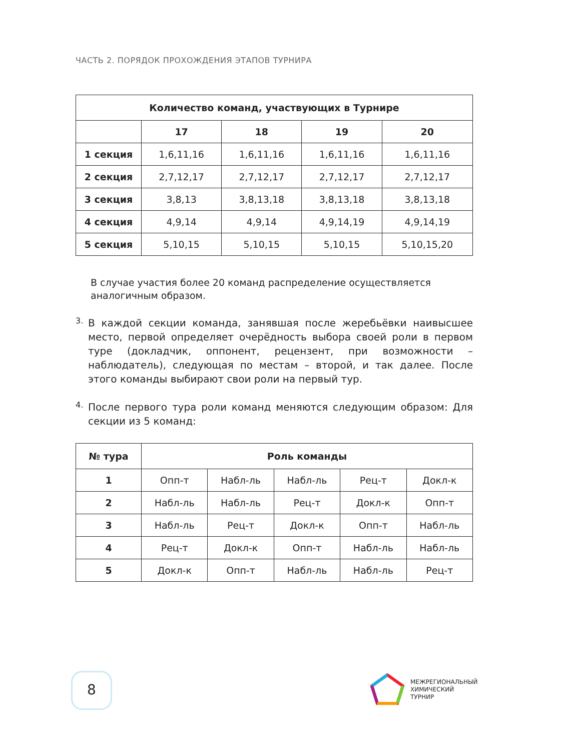ЧАСТЬ 2. ПОРЯДОК ПРОХОЖДЕНИЯ ЭТАПОВ ТУРНИРА
| Количество команд, участвующих в Турнире | | | | |
| --- | --- | --- | --- | --- |
| | 17 | 18 | 19 | 20 |
| 1 секция | 1,6,11,16 | 1,6,11,16 | 1,6,11,16 | 1,6,11,16 |
| 2 секция | 2,7,12,17 | 2,7,12,17 | 2,7,12,17 | 2,7,12,17 |
| 3 секция | 3,8,13 | 3,8,13,18 | 3,8,13,18 | 3,8,13,18 |
| 4 секция | 4,9,14 | 4,9,14 | 4,9,14,19 | 4,9,14,19 |
| 5 секция | 5,10,15 | 5,10,15 | 5,10,15 | 5,10,15,20 |
В случае участия более 20 команд распределение осуществляется аналогичным образом.
3.
В каждой секции команда, занявшая после жеребьёвки наивысшее место, первой определяет очерёдность выбора своей роли в первом туре (доклад­чик, оппонент, рецензент, при возможности – наблюдатель), следующая по местам – второй, и так далее. После этого команды выбирают свои роли на первый тур.
4.
После первого тура роли команд меняются следующим образом: Для секции из 5 команд:
| № тура | Роль команды | | | | |
| --- | --- | --- | --- | --- | --- |
| 1 | Опп-т | Набл-ль | Набл-ль | Рец-т | Докл-к |
| 2 | Набл-ль | Набл-ль | Рец-т | Докл-к | Опп-т |
| 3 | Набл-ль | Рец-т | Докл-к | Опп-т | Набл-ль |
| 4 | Рец-т | Докл-к | Опп-т | Набл-ль | Набл-ль |
| 5 | Докл-к | Опп-т | Набл-ль | Набл-ль | Рец-т |
8
МЕЖРЕГИОНАЛЬНЫЙ
ХИМИЧЕСКИЙ
ТУРНИР